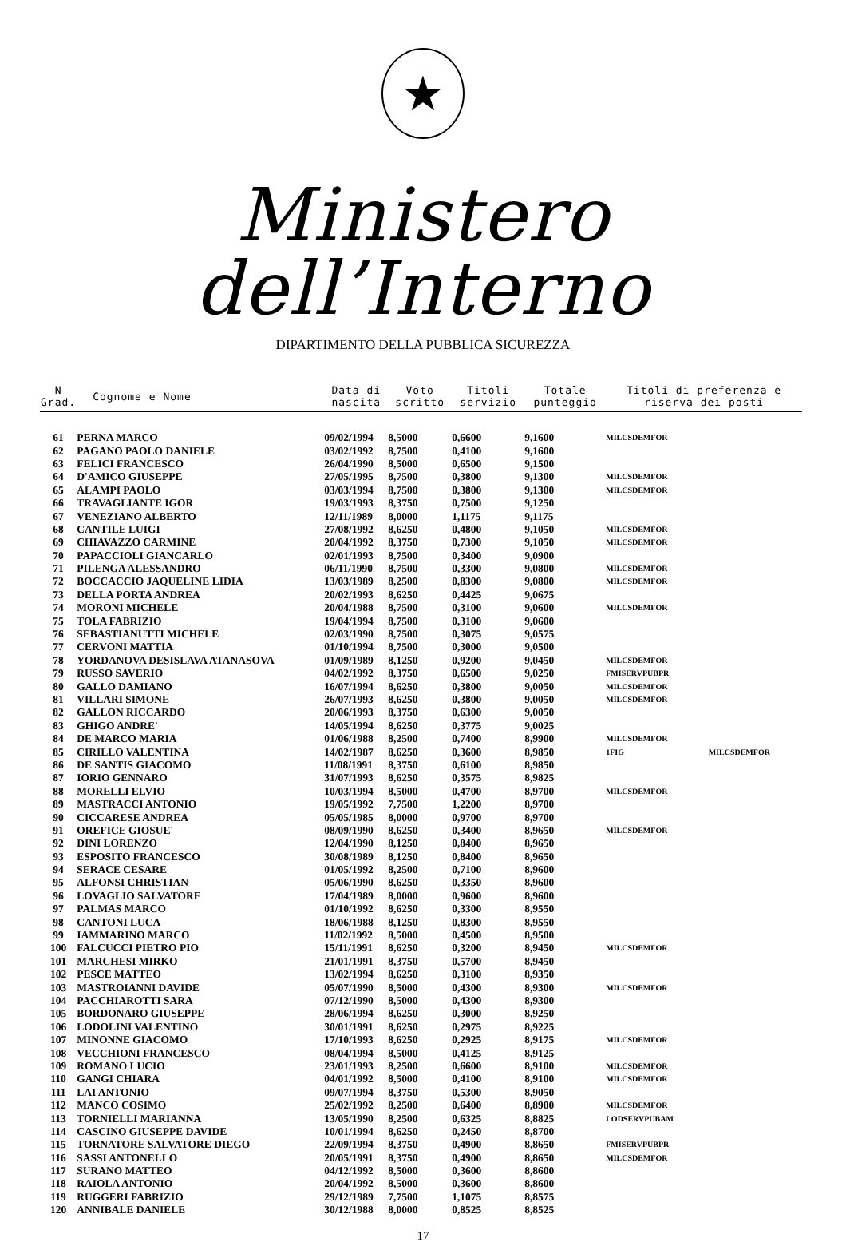★
Ministero dell’Interno
DIPARTIMENTO DELLA PUBBLICA SICUREZZA
| N Grad. | Cognome e Nome | Data di nascita | Voto scritto | Titoli servizio | Totale punteggio | Titoli di preferenza e riserva dei posti | |
| --- | --- | --- | --- | --- | --- | --- | --- |
| 61 | PERNA MARCO | 09/02/1994 | 8,5000 | 0,6600 | 9,1600 | MILCSDEMFOR | |
| 62 | PAGANO PAOLO DANIELE | 03/02/1992 | 8,7500 | 0,4100 | 9,1600 | | |
| 63 | FELICI FRANCESCO | 26/04/1990 | 8,5000 | 0,6500 | 9,1500 | | |
| 64 | D'AMICO GIUSEPPE | 27/05/1995 | 8,7500 | 0,3800 | 9,1300 | MILCSDEMFOR | |
| 65 | ALAMPI PAOLO | 03/03/1994 | 8,7500 | 0,3800 | 9,1300 | MILCSDEMFOR | |
| 66 | TRAVAGLIANTE IGOR | 19/03/1993 | 8,3750 | 0,7500 | 9,1250 | | |
| 67 | VENEZIANO ALBERTO | 12/11/1989 | 8,0000 | 1,1175 | 9,1175 | | |
| 68 | CANTILE LUIGI | 27/08/1992 | 8,6250 | 0,4800 | 9,1050 | MILCSDEMFOR | |
| 69 | CHIAVAZZO CARMINE | 20/04/1992 | 8,3750 | 0,7300 | 9,1050 | MILCSDEMFOR | |
| 70 | PAPACCIOLI GIANCARLO | 02/01/1993 | 8,7500 | 0,3400 | 9,0900 | | |
| 71 | PILENGA ALESSANDRO | 06/11/1990 | 8,7500 | 0,3300 | 9,0800 | MILCSDEMFOR | |
| 72 | BOCCACCIO JAQUELINE LIDIA | 13/03/1989 | 8,2500 | 0,8300 | 9,0800 | MILCSDEMFOR | |
| 73 | DELLA PORTA ANDREA | 20/02/1993 | 8,6250 | 0,4425 | 9,0675 | | |
| 74 | MORONI MICHELE | 20/04/1988 | 8,7500 | 0,3100 | 9,0600 | MILCSDEMFOR | |
| 75 | TOLA FABRIZIO | 19/04/1994 | 8,7500 | 0,3100 | 9,0600 | | |
| 76 | SEBASTIANUTTI MICHELE | 02/03/1990 | 8,7500 | 0,3075 | 9,0575 | | |
| 77 | CERVONI MATTIA | 01/10/1994 | 8,7500 | 0,3000 | 9,0500 | | |
| 78 | YORDANOVA DESISLAVA ATANASOVA | 01/09/1989 | 8,1250 | 0,9200 | 9,0450 | MILCSDEMFOR | |
| 79 | RUSSO SAVERIO | 04/02/1992 | 8,3750 | 0,6500 | 9,0250 | FMISERVPUBPR | |
| 80 | GALLO DAMIANO | 16/07/1994 | 8,6250 | 0,3800 | 9,0050 | MILCSDEMFOR | |
| 81 | VILLARI SIMONE | 26/07/1993 | 8,6250 | 0,3800 | 9,0050 | MILCSDEMFOR | |
| 82 | GALLON RICCARDO | 20/06/1993 | 8,3750 | 0,6300 | 9,0050 | | |
| 83 | GHIGO ANDRE' | 14/05/1994 | 8,6250 | 0,3775 | 9,0025 | | |
| 84 | DE MARCO MARIA | 01/06/1988 | 8,2500 | 0,7400 | 8,9900 | MILCSDEMFOR | |
| 85 | CIRILLO VALENTINA | 14/02/1987 | 8,6250 | 0,3600 | 8,9850 | 1FIG | MILCSDEMFOR |
| 86 | DE SANTIS GIACOMO | 11/08/1991 | 8,3750 | 0,6100 | 8,9850 | | |
| 87 | IORIO GENNARO | 31/07/1993 | 8,6250 | 0,3575 | 8,9825 | | |
| 88 | MORELLI ELVIO | 10/03/1994 | 8,5000 | 0,4700 | 8,9700 | MILCSDEMFOR | |
| 89 | MASTRACCI ANTONIO | 19/05/1992 | 7,7500 | 1,2200 | 8,9700 | | |
| 90 | CICCARESE ANDREA | 05/05/1985 | 8,0000 | 0,9700 | 8,9700 | | |
| 91 | OREFICE GIOSUE' | 08/09/1990 | 8,6250 | 0,3400 | 8,9650 | MILCSDEMFOR | |
| 92 | DINI LORENZO | 12/04/1990 | 8,1250 | 0,8400 | 8,9650 | | |
| 93 | ESPOSITO FRANCESCO | 30/08/1989 | 8,1250 | 0,8400 | 8,9650 | | |
| 94 | SERACE CESARE | 01/05/1992 | 8,2500 | 0,7100 | 8,9600 | | |
| 95 | ALFONSI CHRISTIAN | 05/06/1990 | 8,6250 | 0,3350 | 8,9600 | | |
| 96 | LOVAGLIO SALVATORE | 17/04/1989 | 8,0000 | 0,9600 | 8,9600 | | |
| 97 | PALMAS MARCO | 01/10/1992 | 8,6250 | 0,3300 | 8,9550 | | |
| 98 | CANTONI LUCA | 18/06/1988 | 8,1250 | 0,8300 | 8,9550 | | |
| 99 | IAMMARINO MARCO | 11/02/1992 | 8,5000 | 0,4500 | 8,9500 | | |
| 100 | FALCUCCI PIETRO PIO | 15/11/1991 | 8,6250 | 0,3200 | 8,9450 | MILCSDEMFOR | |
| 101 | MARCHESI MIRKO | 21/01/1991 | 8,3750 | 0,5700 | 8,9450 | | |
| 102 | PESCE MATTEO | 13/02/1994 | 8,6250 | 0,3100 | 8,9350 | | |
| 103 | MASTROIANNI DAVIDE | 05/07/1990 | 8,5000 | 0,4300 | 8,9300 | MILCSDEMFOR | |
| 104 | PACCHIAROTTI SARA | 07/12/1990 | 8,5000 | 0,4300 | 8,9300 | | |
| 105 | BORDONARO GIUSEPPE | 28/06/1994 | 8,6250 | 0,3000 | 8,9250 | | |
| 106 | LODOLINI VALENTINO | 30/01/1991 | 8,6250 | 0,2975 | 8,9225 | | |
| 107 | MINONNE GIACOMO | 17/10/1993 | 8,6250 | 0,2925 | 8,9175 | MILCSDEMFOR | |
| 108 | VECCHIONI FRANCESCO | 08/04/1994 | 8,5000 | 0,4125 | 8,9125 | | |
| 109 | ROMANO LUCIO | 23/01/1993 | 8,2500 | 0,6600 | 8,9100 | MILCSDEMFOR | |
| 110 | GANGI CHIARA | 04/01/1992 | 8,5000 | 0,4100 | 8,9100 | MILCSDEMFOR | |
| 111 | LAI ANTONIO | 09/07/1994 | 8,3750 | 0,5300 | 8,9050 | | |
| 112 | MANCO COSIMO | 25/02/1992 | 8,2500 | 0,6400 | 8,8900 | MILCSDEMFOR | |
| 113 | TORNIELLI MARIANNA | 13/05/1990 | 8,2500 | 0,6325 | 8,8825 | LODSERVPUBAM | |
| 114 | CASCINO GIUSEPPE DAVIDE | 10/01/1994 | 8,6250 | 0,2450 | 8,8700 | | |
| 115 | TORNATORE SALVATORE DIEGO | 22/09/1994 | 8,3750 | 0,4900 | 8,8650 | FMISERVPUBPR | |
| 116 | SASSI ANTONELLO | 20/05/1991 | 8,3750 | 0,4900 | 8,8650 | MILCSDEMFOR | |
| 117 | SURANO MATTEO | 04/12/1992 | 8,5000 | 0,3600 | 8,8600 | | |
| 118 | RAIOLA ANTONIO | 20/04/1992 | 8,5000 | 0,3600 | 8,8600 | | |
| 119 | RUGGERI FABRIZIO | 29/12/1989 | 7,7500 | 1,1075 | 8,8575 | | |
| 120 | ANNIBALE DANIELE | 30/12/1988 | 8,0000 | 0,8525 | 8,8525 | | |
17